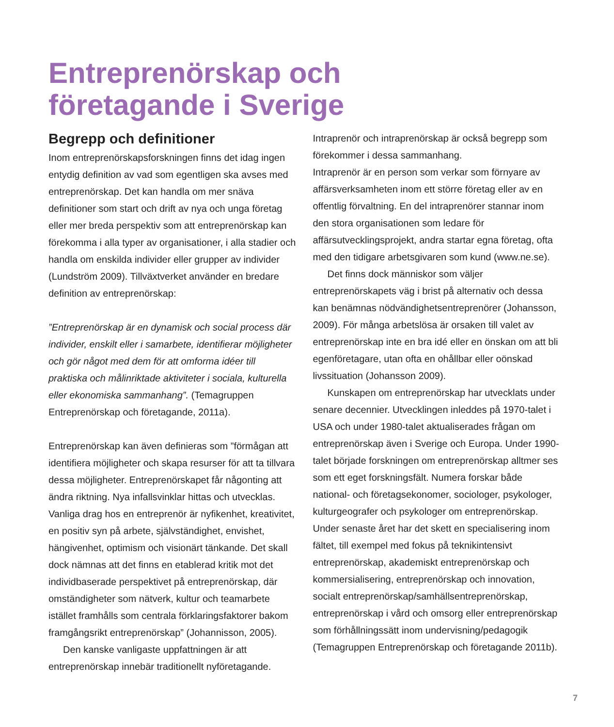Entreprenörskap och
företagande i Sverige
Begrepp och definitioner
Inom entreprenörskapsforskningen finns det idag ingen entydig definition av vad som egentligen ska avses med entreprenörskap. Det kan handla om mer snäva definitioner som start och drift av nya och unga företag eller mer breda perspektiv som att entreprenörskap kan förekomma i alla typer av organisationer, i alla stadier och handla om enskilda individer eller grupper av individer (Lundström 2009). Tillväxtverket använder en bredare definition av entreprenörskap:
”Entreprenörskap är en dynamisk och social process där individer, enskilt eller i samarbete, identifierar möjligheter och gör något med dem för att omforma idéer till praktiska och målinriktade aktiviteter i sociala, kulturella eller ekonomiska sammanhang”. (Temagruppen Entreprenörskap och företagande, 2011a).
Entreprenörskap kan även definieras som ”förmågan att identifiera möjligheter och skapa resurser för att ta tillvara dessa möjligheter. Entreprenörskapet får någonting att ändra riktning. Nya infallsvinklar hittas och utvecklas. Vanliga drag hos en entreprenör är nyfikenhet, kreativitet, en positiv syn på arbete, självständighet, envishet, hängivenhet, optimism och visionärt tänkande. Det skall dock nämnas att det finns en etablerad kritik mot det individbaserade perspektivet på entreprenörskap, där omständigheter som nätverk, kultur och teamarbete istället framhålls som centrala förklaringsfaktorer bakom framgångsrikt entreprenörskap” (Johannisson, 2005).
Den kanske vanligaste uppfattningen är att entreprenörskap innebär traditionellt nyföretagande.
Intraprenör och intraprenörskap är också begrepp som förekommer i dessa sammanhang.
Intraprenör är en person som verkar som förnyare av affärsverksamheten inom ett större företag eller av en offentlig förvaltning. En del intraprenörer stannar inom den stora organisationen som ledare för affärsutvecklingsprojekt, andra startar egna företag, ofta med den tidigare arbetsgivaren som kund (www.ne.se).
Det finns dock människor som väljer entreprenörskapets väg i brist på alternativ och dessa kan benämnas nödvändighetsentreprenörer (Johansson, 2009). För många arbetslösa är orsaken till valet av entreprenörskap inte en bra idé eller en önskan om att bli egenföretagare, utan ofta en ohållbar eller oönskad livssituation (Johansson 2009).
Kunskapen om entreprenörskap har utvecklats under senare decennier. Utvecklingen inleddes på 1970-talet i USA och under 1980-talet aktualiserades frågan om entreprenörskap även i Sverige och Europa. Under 1990-talet började forskningen om entreprenörskap alltmer ses som ett eget forskningsfält. Numera forskar både national- och företagsekonomer, sociologer, psykologer, kulturgeografer och psykologer om entreprenörskap. Under senaste året har det skett en specialisering inom fältet, till exempel med fokus på teknikintensivt entreprenörskap, akademiskt entreprenörskap och kommersialisering, entreprenörskap och innovation, socialt entreprenörskap/samhällsentreprenörskap, entreprenörskap i vård och omsorg eller entreprenörskap som förhållningssätt inom undervisning/pedagogik (Temagruppen Entreprenörskap och företagande 2011b).
7